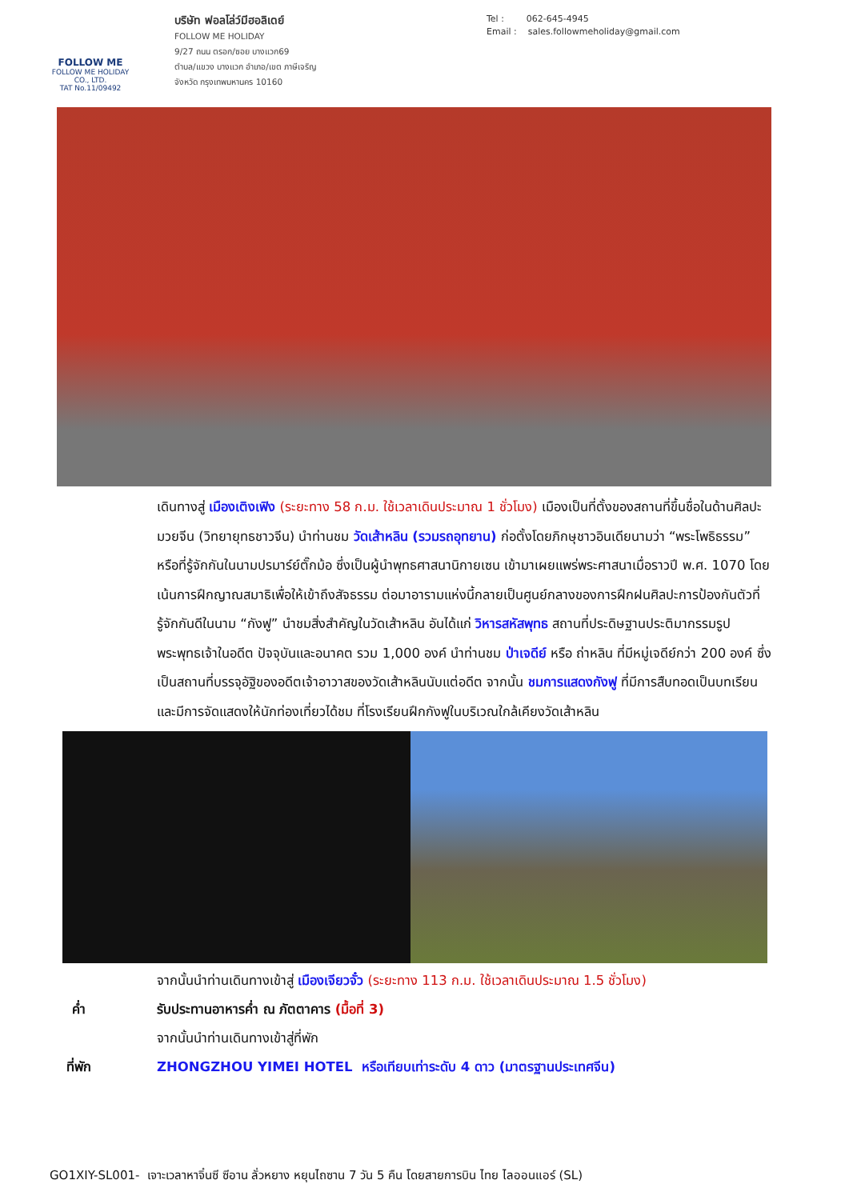FOLLOW ME
FOLLOW ME HOLIDAY CO., LTD.
TAT No.11/09492
บริษัท ฟอลโล่ว์มีฮอลิเดย์
FOLLOW ME HOLIDAY
9/27 ถนน ตรอก/ซอย บางแวก69
ตำบล/แขวง บางแวก อำเภอ/เขต ภาษีเจริญ
จังหวัด กรุงเทพมหานคร 10160
Tel : 062-645-4945
Email : sales.followmeholiday@gmail.com
เดินทางสู่ เมืองเติงเฟิง (ระยะทาง 58 ก.ม. ใช้เวลาเดินประมาณ 1 ชั่วโมง) เมืองเป็นที่ตั้งของสถานที่ขึ้นชื่อในด้านศิลปะมวยจีน (วิทยายุทธชาวจีน) นำท่านชม วัดเส้าหลิน (รวมรถอุทยาน) ก่อตั้งโดยภิกษุชาวอินเดียนามว่า “พระโพธิธรรม” หรือที่รู้จักกันในนามปรมาร์ย์ตั๊กม้อ ซึ่งเป็นผู้นำพุทธศาสนานิกายเซน เข้ามาเผยแพร่พระศาสนาเมื่อราวปี พ.ศ. 1070 โดยเน้นการฝึกญาณสมาธิเพื่อให้เข้าถึงสัจธรรม ต่อมาอารามแห่งนี้กลายเป็นศูนย์กลางของการฝึกฝนศิลปะการป้องกันตัวที่รู้จักกันดีในนาม “กังฟู” นำชมสิ่งสำคัญในวัดเส้าหลิน อันได้แก่ วิหารสหัสพุทธ สถานที่ประดิษฐานประติมากรรมรูปพระพุทธเจ้าในอดีต ปัจจุบันและอนาคต รวม 1,000 องค์ นำท่านชม ป่าเจดีย์ หรือ ถ่าหลิน ที่มีหมู่เจดีย์กว่า 200 องค์ ซึ่งเป็นสถานที่บรรจุอัฐิของอดีตเจ้าอาวาสของวัดเส้าหลินนับแต่อดีต จากนั้น ชมการแสดงกังฟู ที่มีการสืบทอดเป็นบทเรียนและมีการจัดแสดงให้นักท่องเที่ยวได้ชม ที่โรงเรียนฝึกกังฟูในบริเวณใกล้เคียงวัดเส้าหลิน
จากนั้นนำท่านเดินทางเข้าสู่ เมืองเจียวจั๋ว (ระยะทาง 113 ก.ม. ใช้เวลาเดินประมาณ 1.5 ชั่วโมง)
ค่ำ รับประทานอาหารค่ำ ณ ภัตตาคาร (มื้อที่ 3)
จากนั้นนำท่านเดินทางเข้าสู่ที่พัก
ที่พัก ZHONGZHOU YIMEI HOTEL หรือเทียบเท่าระดับ 4 ดาว (มาตรฐานประเทศจีน)
GO1XIY-SL001- เจาะเวลาหาจิ๋นซี ซีอาน ลั่วหยาง หยุนไถซาน 7 วัน 5 คืน โดยสายการบิน ไทย ไลออนแอร์ (SL)